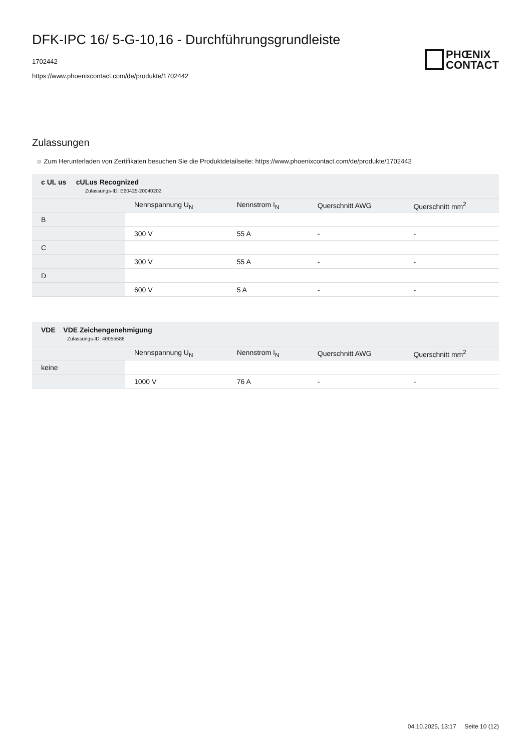DFK-IPC 16/ 5-G-10,16 - Durchführungsgrundleiste
1702442
https://www.phoenixcontact.com/de/produkte/1702442
PHŒNIX
CONTACT
Zulassungen
☼ Zum Herunterladen von Zertifikaten besuchen Sie die Produktdetailseite: https://www.phoenixcontact.com/de/produkte/1702442
| c UL us cULus Recognized Zulassungs-ID: E60425-20040202 | | | | |
| | Nennspannung U<sub>N</sub> | Nennstrom I<sub>N</sub> | Querschnitt AWG | Querschnitt mm<sup>2</sup> |
| B | | | | |
| | 300 V | 55 A | - | - |
| C | | | | |
| | 300 V | 55 A | - | - |
| D | | | | |
| | 600 V | 5 A | - | - |
| VDE VDE Zeichengenehmigung Zulassungs-ID: 40055586 | | | | |
| | Nennspannung U<sub>N</sub> | Nennstrom I<sub>N</sub> | Querschnitt AWG | Querschnitt mm<sup>2</sup> |
| keine | | | | |
| | 1000 V | 76 A | - | - |
04.10.2025, 13:17 Seite 10 (12)